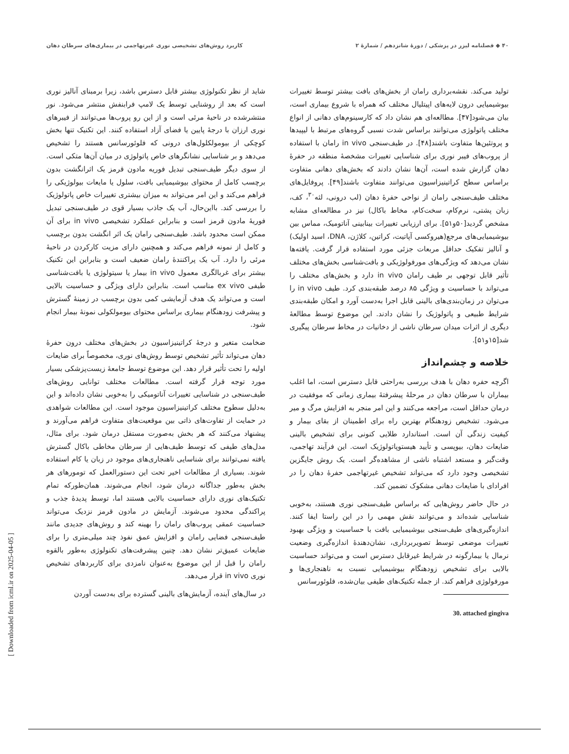۴۰ ◆ فصلنامه لیزر در پزشکی / دورهٔ شانزدهم / شمارهٔ ۲ کاربرد روش‌های تشخیصی نوری غیرتهاجمی در بیماری‌های سرطان دهان
تولید می‌کند. نقشه‌برداری رامان از بخش‌های بافت بیشتر توسط تغییرات بیوشیمیایی درون لایه‌های اپیتلیال مختلف که همراه با شروع بیماری است، بیان می‌شود[۴۷]. مطالعه‌ای هم نشان داد که کارسینوم‌های دهانی از انواع مختلف پاتولوژی می‌توانند براساس شدت نسبی گروه‌های مرتبط با لیپیدها و پروتئین‌ها متفاوت باشند[۴۸]. در طیف‌سنجی in vivo رامان با استفاده از پروب‌های فیبر نوری برای شناسایی تغییرات مشخصهٔ منطقه در حفرهٔ دهان گزارش شده است، آن‌ها نشان دادند که بخش‌های دهانی متفاوت براساس سطح کراتینیزاسیون می‌توانند متفاوت باشند[۴۹]. پروفایل‌های مختلف طیف‌سنجی رامان از نواحی حفرهٔ دهان (لب درونی، لثه<sup>۳۰</sup>، کف، زبان پشتی، نرم‌کام، سخت‌کام، مخاط باکال) نیز در مطالعه‌ای مشابه مشخص گردید[۵۰و۵۱]. برای ارزیابی تغییرات بینابینی آناتومیک، مماس بین بیوشیمیایی‌های مرجع(هیروکسی آپاتیت، کراتین، کلاژن، DNA، اسید اولیک) و آنالیز تفکیک حداقل مربعات جزئی مورد استفاده قرار گرفت. یافته‌ها نشان می‌دهد که ویژگی‌های مورفولوژیکی و بافت‌شناسی بخش‌های مختلف تأثیر قابل توجهی بر طیف رامان in vivo دارد و بخش‌های مختلف را می‌تواند با حساسیت و ویژگی ۸۵ درصد طبقه‌بندی کرد. طیف in vivo را می‌توان در زمان‌بندی‌های بالینی قابل اجرا به‌دست آورد و امکان طبقه‌بندی شرایط طبیعی و پاتولوژیک را نشان دادند. این موضوع توسط مطالعهٔ دیگری از اثرات میدان سرطان ناشی از دخانیات در مخاط سرطان پیگیری شد[۱۵و۵۱].
خلاصه و چشم‌انداز
اگرچه حفره دهان با هدف بررسی به‌راحتی قابل دسترس است، اما اغلب بیماران با سرطان دهان در مرحلهٔ پیشرفتهٔ بیماری زمانی که موفقیت در درمان حداقل است، مراجعه می‌کنند و این امر منجر به افزایش مرگ و میر می‌شود. تشخیص زودهنگام بهترین راه برای اطمینان از بقای بیمار و کیفیت زندگی آن است. استاندارد طلایی کنونی برای تشخیص بالینی ضایعات دهان، بیوپسی و تأیید هیستوپاتولوژیک است. این فرآیند تهاجمی، وقت‌گیر و مستعد اشتباه ناشی از مشاهده‌گر است. یک روش جایگزین تشخیصی وجود دارد که می‌تواند تشخیص غیرتهاجمی حفرهٔ دهان را در افرادای با ضایعات دهانی مشکوک تضمین کند.
در حال حاضر روش‌هایی که براساس طیف‌سنجی نوری هستند، به‌خوبی شناسایی شده‌اند و می‌توانند نقش مهمی را در این راستا ایفا کنند. اندازه‌گیری‌های طیف‌سنجی بیوشیمیایی بافت با حساسیت و ویژگی بهبود تغییرات موضعی توسط تصویربرداری، نشان‌دهندهٔ اندازه‌گیری وضعیت نرمال یا بیمارگونه در شرایط غیرقابل دسترس است و می‌تواند حساسیت بالایی برای تشخیص زودهنگام بیوشیمیایی نسبت به ناهنجاری‌ها و مورفولوژی فراهم کند. از جمله تکنیک‌های طیفی بیان‌شده، فلوئورسانس
30. attached gingiva
شاید از نظر تکنولوژی بیشتر قابل دسترس باشد، زیرا برمبنای آنالیز نوری است که بعد از روشنایی توسط یک لامپ فرابنفش منتشر می‌شود. نور منتشرشده در ناحیهٔ مرئی است و از این رو پروب‌ها می‌توانند از فیبرهای نوری ارزان با درجهٔ پایین یا فضای آزاد استفاده کنند. این تکنیک تنها بخش کوچکی از بیومولکلول‌های درونی که فلوئورسانس هستند را تشخیص می‌دهد و بر شناسایی نشانگرهای خاص پاتولوژی در میان آن‌ها متکی است. از سوی دیگر طیف‌سنجی تبدیل فوریه مادون قرمز یک اثرانگشت بدون برچسب کامل از محتوای بیوشیمیایی بافت، سلول یا مایعات بیولوژیکی را فراهم می‌کند و این امر می‌تواند به میزان بیشتری تغییرات خاص پاتولوژیک را بررسی کند. بااین‌حال، آب یک جاذب بسیار قوی در طیف‌سنجی تبدیل فوریهٔ مادون قرمز است و بنابراین عملکرد تشخیصی in vivo برای آن ممکن است محدود باشد. طیف‌سنجی رامان یک اثر انگشت بدون برچسب و کامل از نمونه فراهم می‌کند و همچنین دارای مزیت کارکردن در ناحیهٔ مرئی را دارد. آب یک پراکنندهٔ رامان ضعیف است و بنابراین این تکنیک بیشتر برای غربالگری معمول in vivo بیمار یا سیتولوژی یا بافت‌شناسی طیفی ex vivo مناسب است. بنابراین دارای ویژگی و حساسیت بالایی است و می‌تواند یک هدف آزمایشی کمی بدون برچسب در زمینهٔ گسترش و پیشرفت زودهنگام بیماری براساس محتوای بیومولکولی نمونهٔ بیمار انجام شود.
ضخامت متغیر و درجهٔ کراتینیزاسیون در بخش‌های مختلف درون حفرهٔ دهان می‌تواند تأثیر تشخیص توسط روش‌های نوری، مخصوصاً برای ضایعات اولیه را تحت تأثیر قرار دهد. این موضوع توسط جامعهٔ زیست‌پزشکی بسیار مورد توجه قرار گرفته است. مطالعات مختلف توانایی روش‌های طیف‌سنجی در شناسایی تغییرات آناتومیکی را به‌خوبی نشان داده‌اند و این به‌دلیل سطوح مختلف کراتینیزاسیون موجود است. این مطالعات شواهدی در حمایت از تفاوت‌های ذاتی بین موقعیت‌های متفاوت فراهم می‌آورند و پیشنهاد می‌کنند که هر بخش به‌صورت مستقل درمان شود. برای مثال، مدل‌های طیفی که توسط طیف‌هایی از سرطان مخاطی باکال گسترش یافته نمی‌توانند برای شناسایی ناهنجاری‌های موجود در زبان یا کام استفاده شوند. بسیاری از مطالعات اخیر تحت این دستورالعمل که تومورهای هر بخش به‌طور جداگانه درمان شود، انجام می‌شوند. همان‌طورکه تمام تکنیک‌های نوری دارای حساسیت بالایی هستند اما، توسط پدیدهٔ جذب و پراکندگی محدود می‌شوند. آزمایش در مادون قرمز نزدیک می‌تواند حساسیت عمقی پروب‌های رامان را بهینه کند و روش‌های جدیدی مانند طیف‌سنجی فضایی رامان و افزایش عمق نفوذ چند میلی‌متری را برای ضایعات عمیق‌تر نشان دهد. چنین پیشرفت‌های تکنولوژی به‌طور بالقوه رامان را قبل از این موضوع به‌عنوان نامزدی برای کاربردهای تشخیص نوری in vivo قرار می‌دهد.
در سال‌های آینده، آزمایش‌های بالینی گسترده برای به‌دست آوردن
[ Downloaded from icml.ir on 2025-04-05 ]